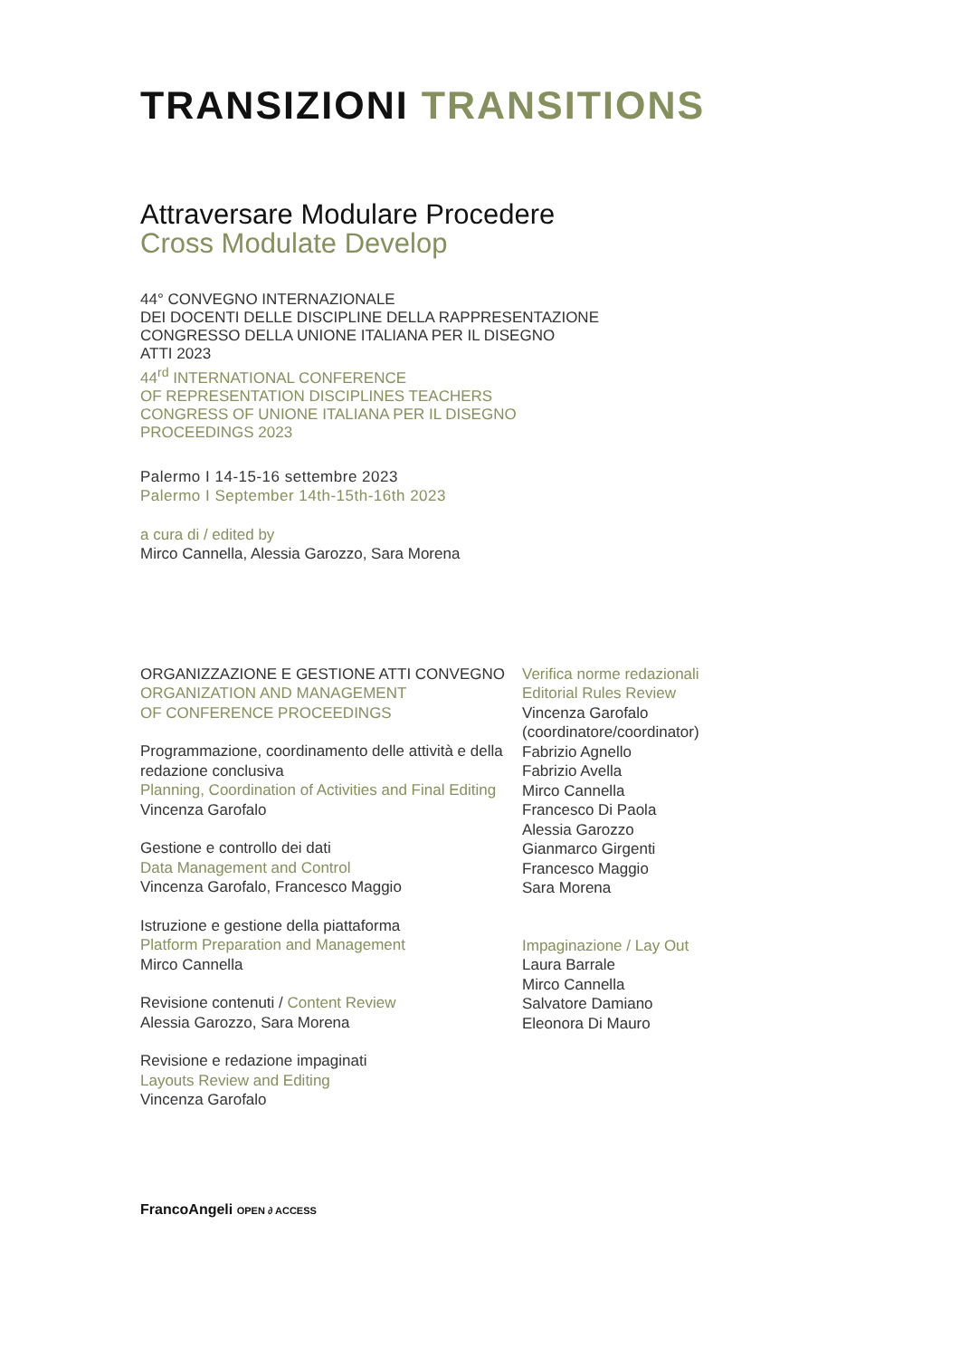TRANSIZIONI TRANSITIONS
Attraversare Modulare Procedere
Cross Modulate Develop
44° CONVEGNO INTERNAZIONALE
DEI DOCENTI DELLE DISCIPLINE DELLA RAPPRESENTAZIONE
CONGRESSO DELLA UNIONE ITALIANA PER IL DISEGNO
ATTI 2023
44<sup>rd</sup> INTERNATIONAL CONFERENCE
OF REPRESENTATION DISCIPLINES TEACHERS
CONGRESS OF UNIONE ITALIANA PER IL DISEGNO
PROCEEDINGS 2023
Palermo I 14-15-16 settembre 2023
Palermo I September 14th-15th-16th 2023
a cura di / edited by
Mirco Cannella, Alessia Garozzo, Sara Morena
ORGANIZZAZIONE E GESTIONE ATTI CONVEGNO
ORGANIZATION AND MANAGEMENT
OF CONFERENCE PROCEEDINGS
Programmazione, coordinamento delle attività e della redazione conclusiva
Planning, Coordination of Activities and Final Editing
Vincenza Garofalo
Gestione e controllo dei dati
Data Management and Control
Vincenza Garofalo, Francesco Maggio
Istruzione e gestione della piattaforma
Platform Preparation and Management
Mirco Cannella
Revisione contenuti / Content Review
Alessia Garozzo, Sara Morena
Revisione e redazione impaginati
Layouts Review and Editing
Vincenza Garofalo
Verifica norme redazionali
Editorial Rules Review
Vincenza Garofalo
(coordinatore/coordinator)
Fabrizio Agnello
Fabrizio Avella
Mirco Cannella
Francesco Di Paola
Alessia Garozzo
Gianmarco Girgenti
Francesco Maggio
Sara Morena
Impaginazione / Lay Out
Laura Barrale
Mirco Cannella
Salvatore Damiano
Eleonora Di Mauro
FrancoAngeli OPEN ∂ ACCESS